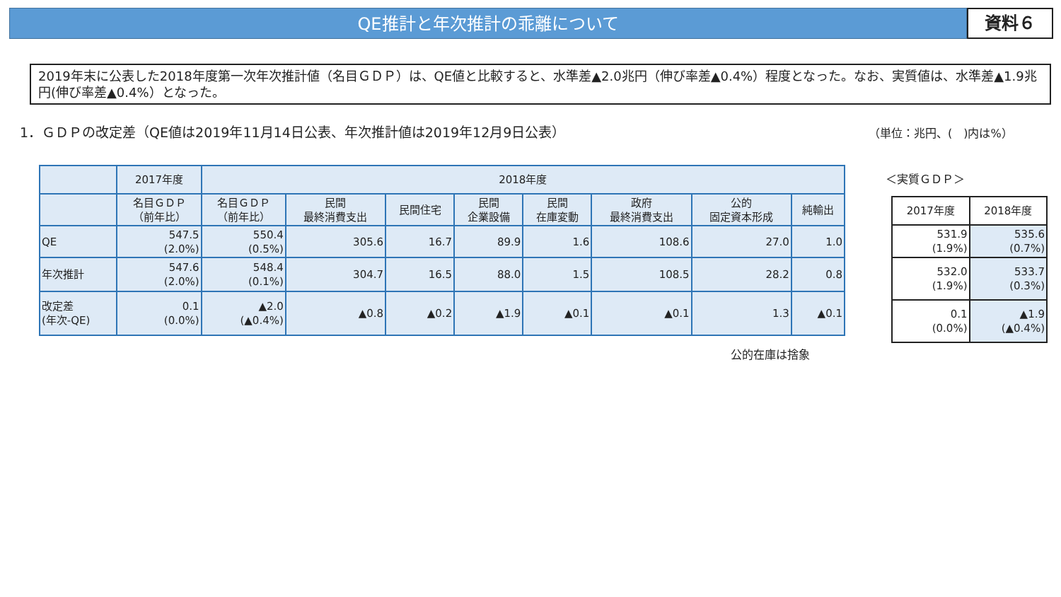QE推計と年次推計の乖離について
資料６
2019年末に公表した2018年度第一次年次推計値（名目ＧＤＰ）は、QE値と比較すると、水準差▲2.0兆円（伸び率差▲0.4%）程度となった。なお、実質値は、水準差▲1.9兆円(伸び率差▲0.4%）となった。
1．ＧＤＰの改定差（QE値は2019年11月14日公表、年次推計値は2019年12月9日公表）
（単位：兆円、(　)内は%）
| | 2017年度 | 2018年度 | | | | | | | |
| --- | --- | --- | --- | --- | --- | --- | --- | --- | --- |
| | 名目ＧＤＰ （前年比） | 名目ＧＤＰ （前年比） | 民間 最終消費支出 | 民間住宅 | 民間 企業設備 | 民間 在庫変動 | 政府 最終消費支出 | 公的 固定資本形成 | 純輸出 |
| QE | 547.5 (2.0%) | 550.4 (0.5%) | 305.6 | 16.7 | 89.9 | 1.6 | 108.6 | 27.0 | 1.0 |
| 年次推計 | 547.6 (2.0%) | 548.4 (0.1%) | 304.7 | 16.5 | 88.0 | 1.5 | 108.5 | 28.2 | 0.8 |
| 改定差 (年次-QE) | 0.1 (0.0%) | ▲2.0 (▲0.4%) | ▲0.8 | ▲0.2 | ▲1.9 | ▲0.1 | ▲0.1 | 1.3 | ▲0.1 |
公的在庫は捨象
＜実質ＧＤＰ＞
| 2017年度 | 2018年度 |
| 531.9 (1.9%) | 535.6 (0.7%) |
| 532.0 (1.9%) | 533.7 (0.3%) |
| 0.1 (0.0%) | ▲1.9 (▲0.4%) |